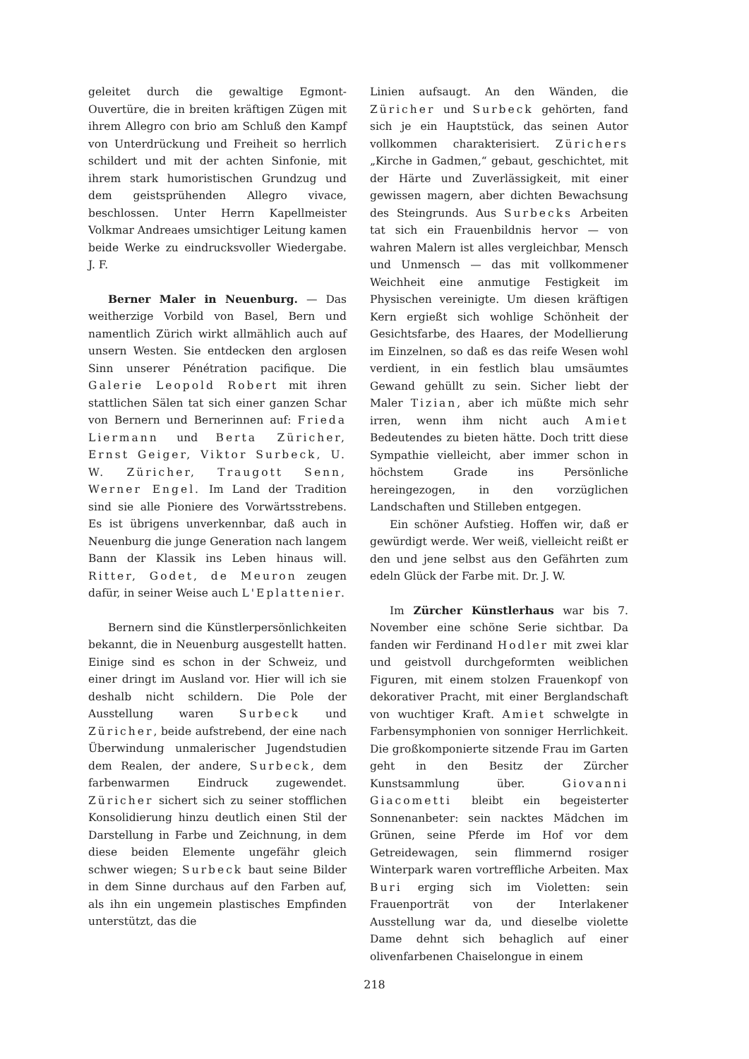geleitet durch die gewaltige Egmont-Ouvertüre, die in breiten kräftigen Zügen mit ihrem Allegro con brio am Schluß den Kampf von Unterdrückung und Freiheit so herrlich schildert und mit der achten Sinfonie, mit ihrem stark humoristischen Grundzug und dem geistsprühenden Allegro vivace, beschlossen. Unter Herrn Kapellmeister Volkmar Andreaes umsichtiger Leitung kamen beide Werke zu eindrucksvoller Wiedergabe. J. F.
Berner Maler in Neuenburg. — Das weitherzige Vorbild von Basel, Bern und namentlich Zürich wirkt allmählich auch auf unsern Westen. Sie entdecken den arglosen Sinn unserer Pénétration pacifique. Die Galerie Leopold Robert mit ihren stattlichen Sälen tat sich einer ganzen Schar von Bernern und Bernerinnen auf: Frieda Liermann und Berta Züricher, Ernst Geiger, Viktor Surbeck, U. W. Züricher, Traugott Senn, Werner Engel. Im Land der Tradition sind sie alle Pioniere des Vorwärtsstrebens. Es ist übrigens unverkennbar, daß auch in Neuenburg die junge Generation nach langem Bann der Klassik ins Leben hinaus will. Ritter, Godet, de Meuron zeugen dafür, in seiner Weise auch L'Eplattenier.
Bernern sind die Künstlerpersönlichkeiten bekannt, die in Neuenburg ausgestellt hatten. Einige sind es schon in der Schweiz, und einer dringt im Ausland vor. Hier will ich sie deshalb nicht schildern. Die Pole der Ausstellung waren Surbeck und Züricher, beide aufstrebend, der eine nach Überwindung unmalerischer Jugendstudien dem Realen, der andere, Surbeck, dem farbenwarmen Eindruck zugewendet. Züricher sichert sich zu seiner stofflichen Konsolidierung hinzu deutlich einen Stil der Darstellung in Farbe und Zeichnung, in dem diese beiden Elemente ungefähr gleich schwer wiegen; Surbeck baut seine Bilder in dem Sinne durchaus auf den Farben auf, als ihn ein ungemein plastisches Empfinden unterstützt, das die
Linien aufsaugt. An den Wänden, die Züricher und Surbeck gehörten, fand sich je ein Hauptstück, das seinen Autor vollkommen charakterisiert. Zürichers „Kirche in Gadmen,“ gebaut, geschichtet, mit der Härte und Zuverlässigkeit, mit einer gewissen magern, aber dichten Bewachsung des Steingrunds. Aus Surbecks Arbeiten tat sich ein Frauenbildnis hervor — von wahren Malern ist alles vergleichbar, Mensch und Unmensch — das mit vollkommener Weichheit eine anmutige Festigkeit im Physischen vereinigte. Um diesen kräftigen Kern ergießt sich wohlige Schönheit der Gesichtsfarbe, des Haares, der Modellierung im Einzelnen, so daß es das reife Wesen wohl verdient, in ein festlich blau umsäumtes Gewand gehüllt zu sein. Sicher liebt der Maler Tizian, aber ich müßte mich sehr irren, wenn ihm nicht auch Amiet Bedeutendes zu bieten hätte. Doch tritt diese Sympathie vielleicht, aber immer schon in höchstem Grade ins Persönliche hereingezogen, in den vorzüglichen Landschaften und Stilleben entgegen.
Ein schöner Aufstieg. Hoffen wir, daß er gewürdigt werde. Wer weiß, vielleicht reißt er den und jene selbst aus den Gefährten zum edeln Glück der Farbe mit. Dr. J. W.
Im Zürcher Künstlerhaus war bis 7. November eine schöne Serie sichtbar. Da fanden wir Ferdinand Hodler mit zwei klar und geistvoll durchgeformten weiblichen Figuren, mit einem stolzen Frauenkopf von dekorativer Pracht, mit einer Berglandschaft von wuchtiger Kraft. Amiet schwelgte in Farbensymphonien von sonniger Herrlichkeit. Die großkomponierte sitzende Frau im Garten geht in den Besitz der Zürcher Kunstsammlung über. Giovanni Giacometti bleibt ein begeisterter Sonnenanbeter: sein nacktes Mädchen im Grünen, seine Pferde im Hof vor dem Getreidewagen, sein flimmernd rosiger Winterpark waren vortreffliche Arbeiten. Max Buri erging sich im Violetten: sein Frauenporträt von der Interlakener Ausstellung war da, und dieselbe violette Dame dehnt sich behaglich auf einer olivenfarbenen Chaiselongue in einem
218